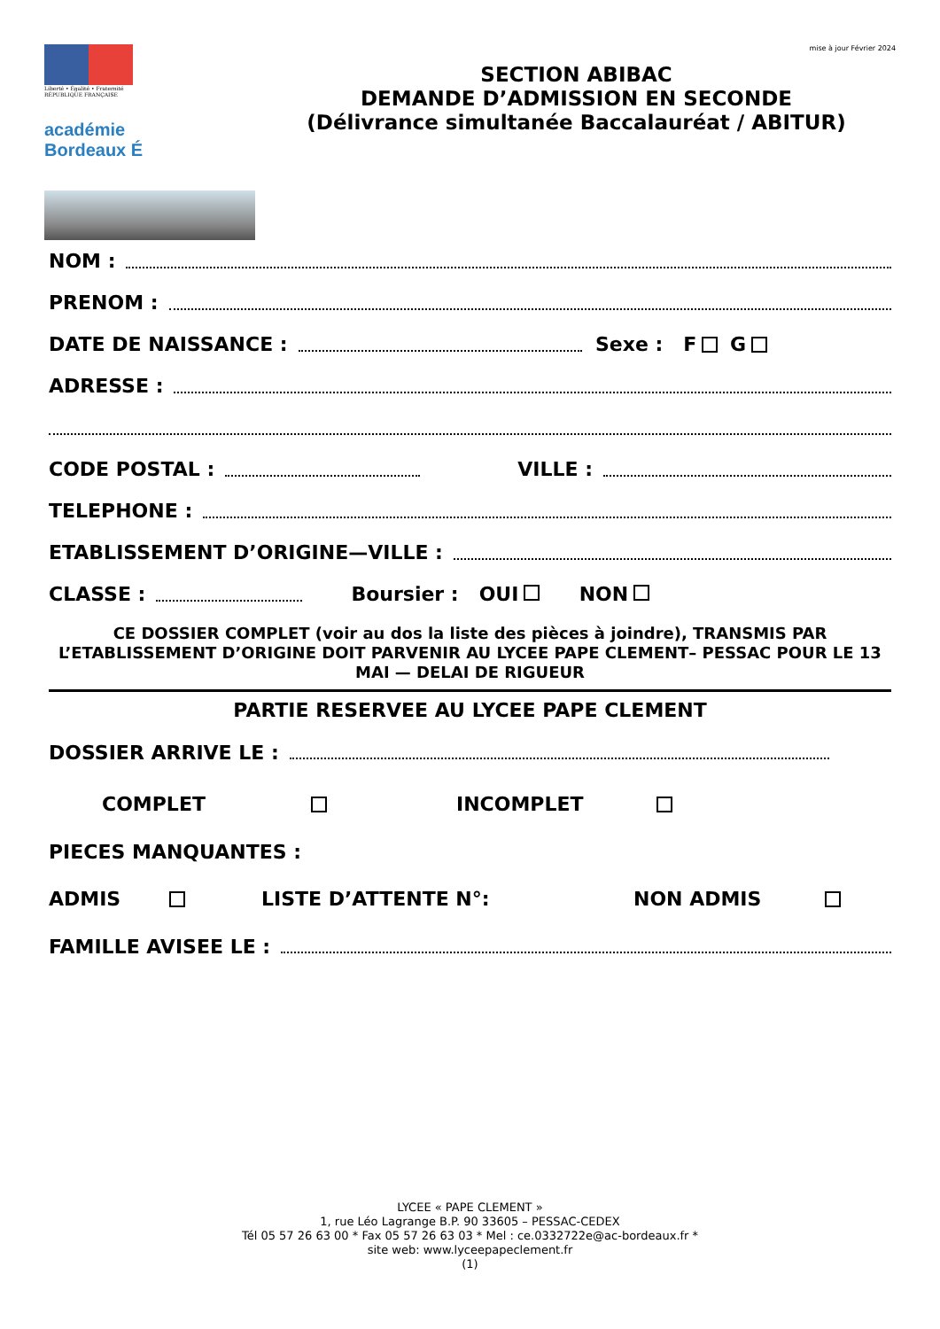Liberté • Égalité • Fraternité
RÉPUBLIQUE FRANÇAISE
académie
Bordeaux É
mise à jour Février 2024
SECTION ABIBAC
DEMANDE D’ADMISSION EN SECONDE
(Délivrance simultanée Baccalauréat / ABITUR)
NOM :
PRENOM :
DATE DE NAISSANCE : Sexe : F G
ADRESSE :
CODE POSTAL : VILLE :
TELEPHONE :
ETABLISSEMENT D’ORIGINE—VILLE :
CLASSE : Boursier : OUI NON
CE DOSSIER COMPLET (voir au dos la liste des pièces à joindre), TRANSMIS PAR L’ETABLISSEMENT D’ORIGINE DOIT PARVENIR AU LYCEE PAPE CLEMENT– PESSAC POUR LE 13 MAI — DELAI DE RIGUEUR
PARTIE RESERVEE AU LYCEE PAPE CLEMENT
DOSSIER ARRIVE LE :
COMPLET INCOMPLET
PIECES MANQUANTES :
ADMIS LISTE D’ATTENTE N°: NON ADMIS
FAMILLE AVISEE LE :
LYCEE « PAPE CLEMENT »
1, rue Léo Lagrange B.P. 90 33605 – PESSAC-CEDEX
Tél 05 57 26 63 00 * Fax 05 57 26 63 03 * Mel : ce.0332722e@ac-bordeaux.fr *
site web: www.lyceepapeclement.fr
(1)